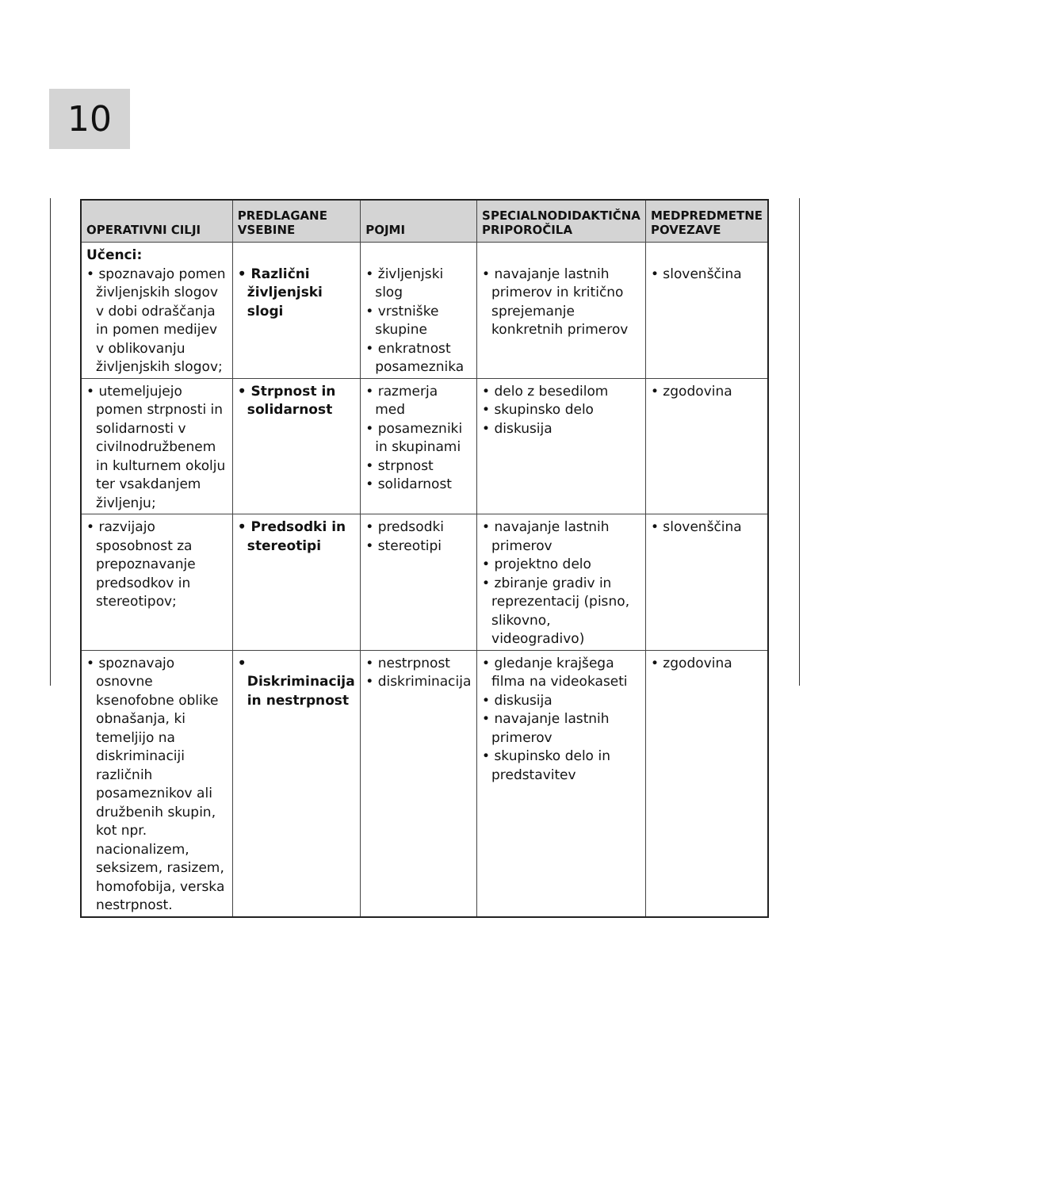10
| OPERATIVNI CILJI | PREDLAGANE VSEBINE | POJMI | SPECIALNODIDAKTIČNA PRIPOROČILA | MEDPREDMETNE POVEZAVE |
| --- | --- | --- | --- | --- |
| Učenci: • spoznavajo pomen življenjskih slogov v dobi odraščanja in pomen medijev v oblikovanju življenjskih slogov; | • Različni življenjski slogi | • življenjski slog • vrstniške skupine • enkratnost posameznika | • navajanje lastnih primerov in kritično sprejemanje konkretnih primerov | • slovenščina |
| • utemeljujejo pomen strpnosti in solidarnosti v civilnodružbenem in kulturnem okolju ter vsakdanjem življenju; | • Strpnost in solidarnost | • razmerja med • posamezniki in skupinami • strpnost • solidarnost | • delo z besedilom • skupinsko delo • diskusija | • zgodovina |
| • razvijajo sposobnost za prepoznavanje predsodkov in stereotipov; | • Predsodki in stereotipi | • predsodki • stereotipi | • navajanje lastnih primerov • projektno delo • zbiranje gradiv in reprezentacij (pisno, slikovno, videogradivo) | • slovenščina |
| • spoznavajo osnovne ksenofobne oblike obnašanja, ki temeljijo na diskriminaciji različnih posameznikov ali družbenih skupin, kot npr. nacionalizem, seksizem, rasizem, homofobija, verska nestrpnost. | • Diskriminacija in nestrpnost | • nestrpnost • diskriminacija | • gledanje krajšega filma na videokaseti • diskusija • navajanje lastnih primerov • skupinsko delo in predstavitev | • zgodovina |